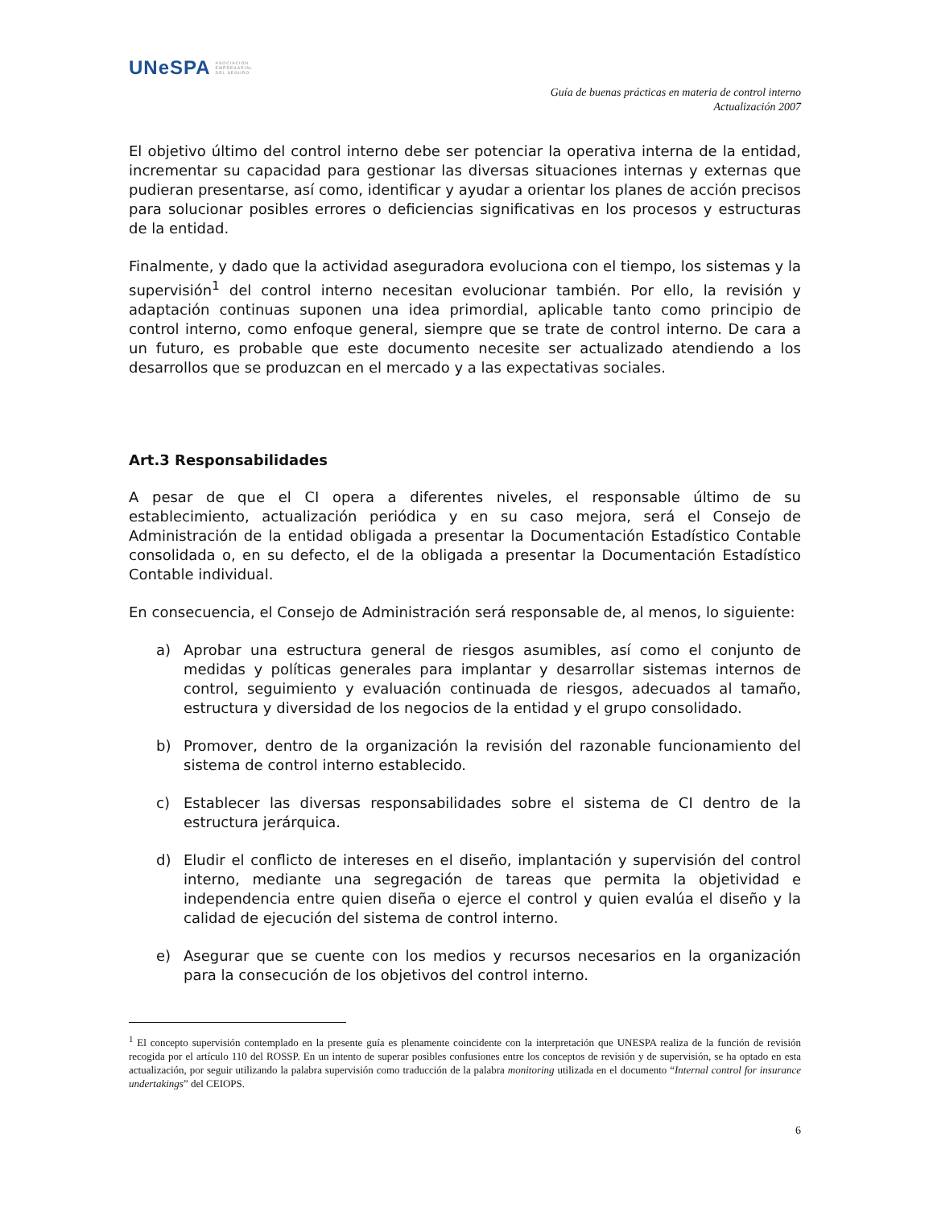UNeSPA ASOCIACIÓN
EMPRESARIAL
DEL SEGURO
Guía de buenas prácticas en materia de control interno
Actualización 2007
El objetivo último del control interno debe ser potenciar la operativa interna de la entidad, incrementar su capacidad para gestionar las diversas situaciones internas y externas que pudieran presentarse, así como, identificar y ayudar a orientar los planes de acción precisos para solucionar posibles errores o deficiencias significativas en los procesos y estructuras de la entidad.
Finalmente, y dado que la actividad aseguradora evoluciona con el tiempo, los sistemas y la supervisión<sup>1</sup> del control interno necesitan evolucionar también. Por ello, la revisión y adaptación continuas suponen una idea primordial, aplicable tanto como principio de control interno, como enfoque general, siempre que se trate de control interno. De cara a un futuro, es probable que este documento necesite ser actualizado atendiendo a los desarrollos que se produzcan en el mercado y a las expectativas sociales.
Art.3 Responsabilidades
A pesar de que el CI opera a diferentes niveles, el responsable último de su establecimiento, actualización periódica y en su caso mejora, será el Consejo de Administración de la entidad obligada a presentar la Documentación Estadístico Contable consolidada o, en su defecto, el de la obligada a presentar la Documentación Estadístico Contable individual.
En consecuencia, el Consejo de Administración será responsable de, al menos, lo siguiente:
a) Aprobar una estructura general de riesgos asumibles, así como el conjunto de medidas y políticas generales para implantar y desarrollar sistemas internos de control, seguimiento y evaluación continuada de riesgos, adecuados al tamaño, estructura y diversidad de los negocios de la entidad y el grupo consolidado.
b) Promover, dentro de la organización la revisión del razonable funcionamiento del sistema de control interno establecido.
c) Establecer las diversas responsabilidades sobre el sistema de CI dentro de la estructura jerárquica.
d) Eludir el conflicto de intereses en el diseño, implantación y supervisión del control interno, mediante una segregación de tareas que permita la objetividad e independencia entre quien diseña o ejerce el control y quien evalúa el diseño y la calidad de ejecución del sistema de control interno.
e) Asegurar que se cuente con los medios y recursos necesarios en la organización para la consecución de los objetivos del control interno.
<sup>1</sup> El concepto supervisión contemplado en la presente guía es plenamente coincidente con la interpretación que UNESPA realiza de la función de revisión recogida por el artículo 110 del ROSSP. En un intento de superar posibles confusiones entre los conceptos de revisión y de supervisión, se ha optado en esta actualización, por seguir utilizando la palabra supervisión como traducción de la palabra monitoring utilizada en el documento “Internal control for insurance undertakings” del CEIOPS.
6